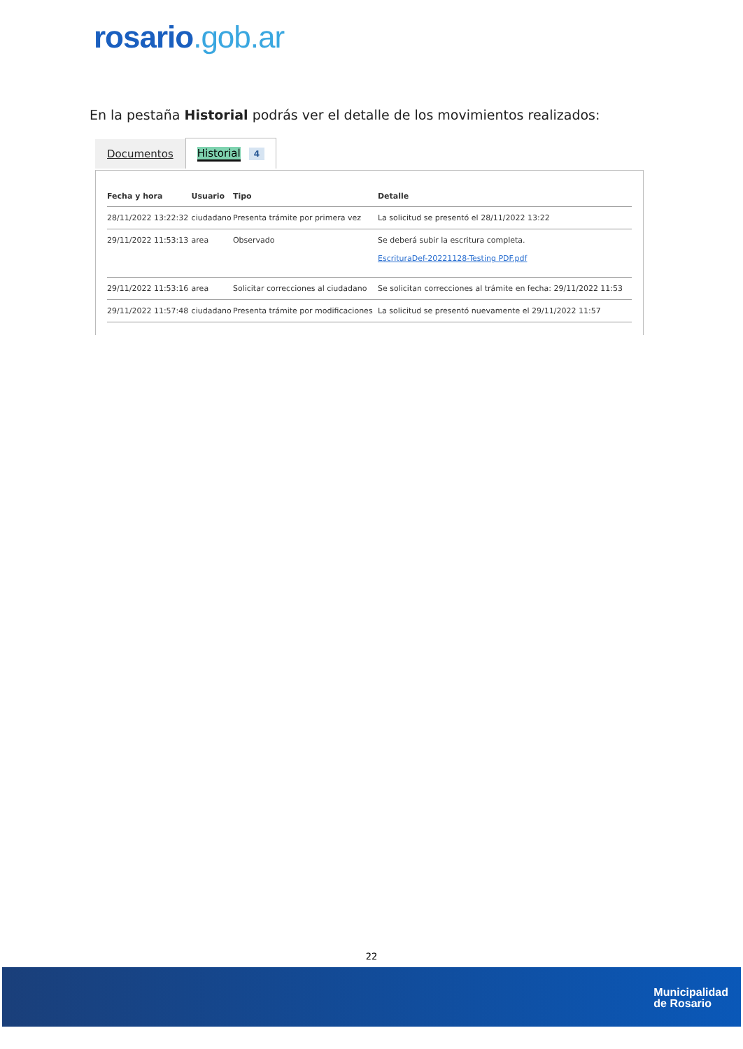rosario.gob.ar
En la pestaña Historial podrás ver el detalle de los movimientos realizados:
Documentos
Historial 4
| Fecha y hora | Usuario | Tipo | Detalle |
| --- | --- | --- | --- |
| 28/11/2022 13:22:32 | ciudadano | Presenta trámite por primera vez | La solicitud se presentó el 28/11/2022 13:22 |
| 29/11/2022 11:53:13 | area | Observado | Se deberá subir la escritura completa. EscrituraDef-20221128-Testing PDF.pdf |
| 29/11/2022 11:53:16 | area | Solicitar correcciones al ciudadano | Se solicitan correcciones al trámite en fecha: 29/11/2022 11:53 |
| 29/11/2022 11:57:48 | ciudadano | Presenta trámite por modificaciones | La solicitud se presentó nuevamente el 29/11/2022 11:57 |
22
Municipalidad
de Rosario